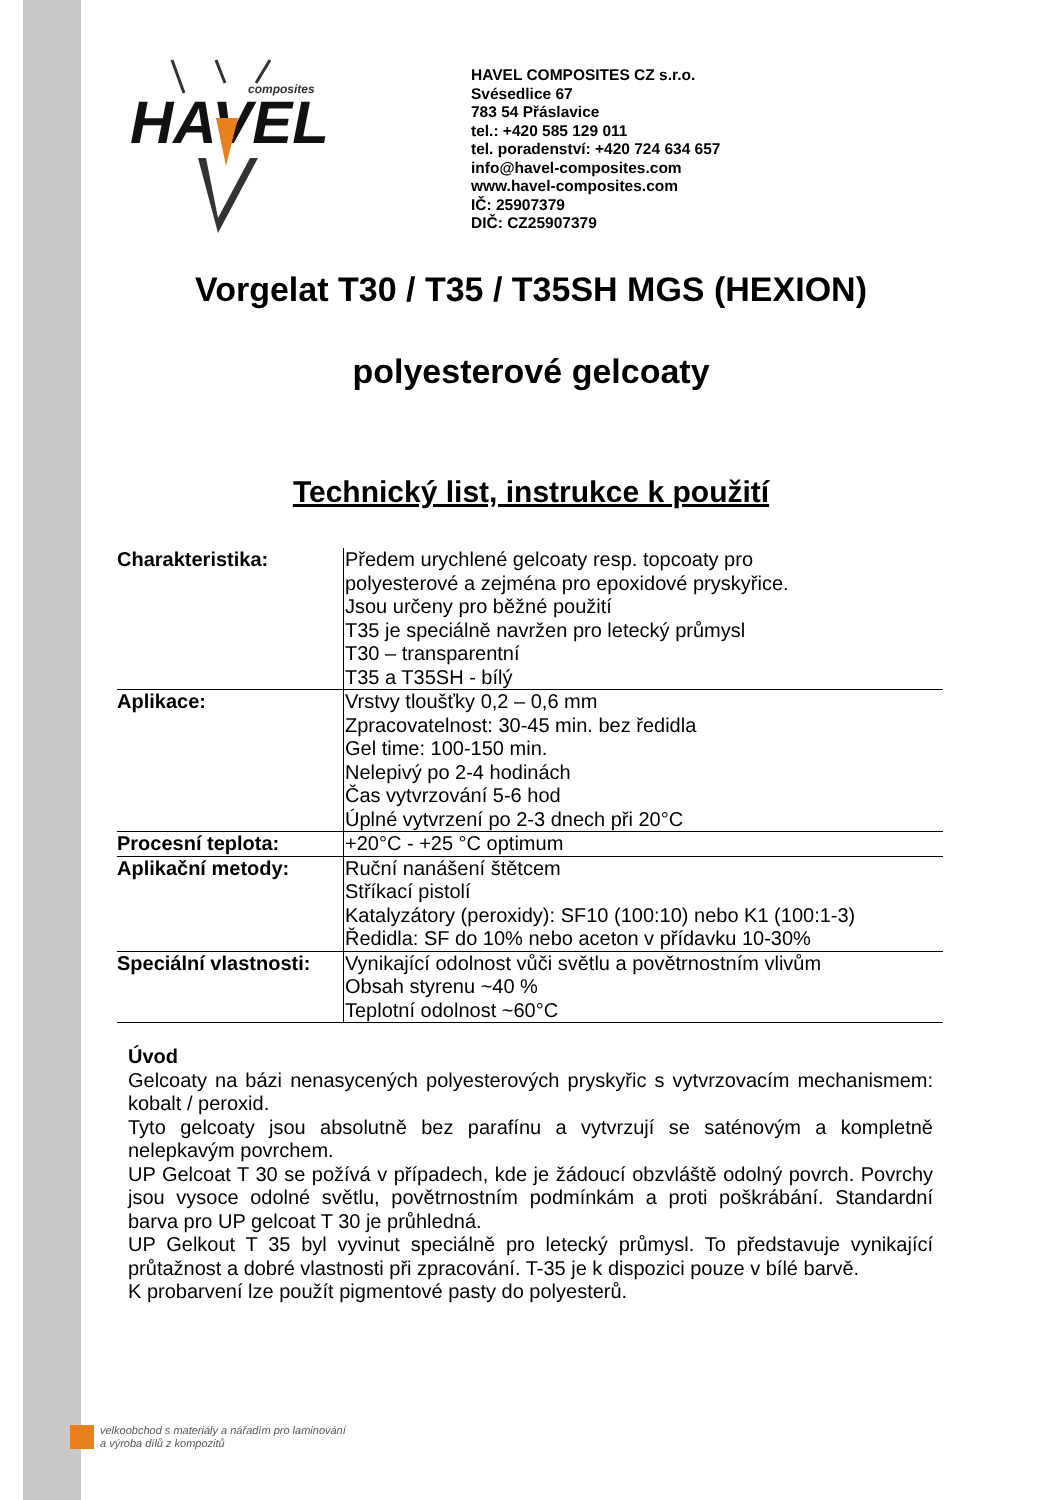HAVEL
composites
HAVEL COMPOSITES CZ s.r.o.
Svésedlice 67
783 54 Přáslavice
tel.: +420 585 129 011
tel. poradenství: +420 724 634 657
info@havel-composites.com
www.havel-composites.com
IČ: 25907379
DIČ: CZ25907379
Vorgelat T30 / T35 / T35SH MGS (HEXION)
polyesterové gelcoaty
Technický list, instrukce k použití
| Charakteristika: | Předem urychlené gelcoaty resp. topcoaty pro polyesterové a zejména pro epoxidové pryskyřice. Jsou určeny pro běžné použití T35 je speciálně navržen pro letecký průmysl T30 – transparentní T35 a T35SH - bílý |
| Aplikace: | Vrstvy tloušťky 0,2 – 0,6 mm Zpracovatelnost: 30-45 min. bez ředidla Gel time: 100-150 min. Nelepivý po 2-4 hodinách Čas vytvrzování 5-6 hod Úplné vytvrzení po 2-3 dnech při 20°C |
| Procesní teplota: | +20°C - +25 °C optimum |
| Aplikační metody: | Ruční nanášení štětcem Stříkací pistolí Katalyzátory (peroxidy): SF10 (100:10) nebo K1 (100:1-3) Ředidla: SF do 10% nebo aceton v přídavku 10-30% |
| Speciální vlastnosti: | Vynikající odolnost vůči světlu a povětrnostním vlivům Obsah styrenu ~40 % Teplotní odolnost ~60°C |
Úvod
Gelcoaty na bázi nenasycených polyesterových pryskyřic s vytvrzovacím mechanismem: kobalt / peroxid.
Tyto gelcoaty jsou absolutně bez parafínu a vytvrzují se saténovým a kompletně nelepkavým povrchem.
UP Gelcoat T 30 se požívá v případech, kde je žádoucí obzvláště odolný povrch. Povrchy jsou vysoce odolné světlu, povětrnostním podmínkám a proti poškrábání. Standardní barva pro UP gelcoat T 30 je průhledná.
UP Gelkout T 35 byl vyvinut speciálně pro letecký průmysl. To představuje vynikající průtažnost a dobré vlastnosti při zpracování. T-35 je k dispozici pouze v bílé barvě.
K probarvení lze použít pigmentové pasty do polyesterů.
velkoobchod s materiály a nářadím pro laminování
a výroba dílů z kompozitů